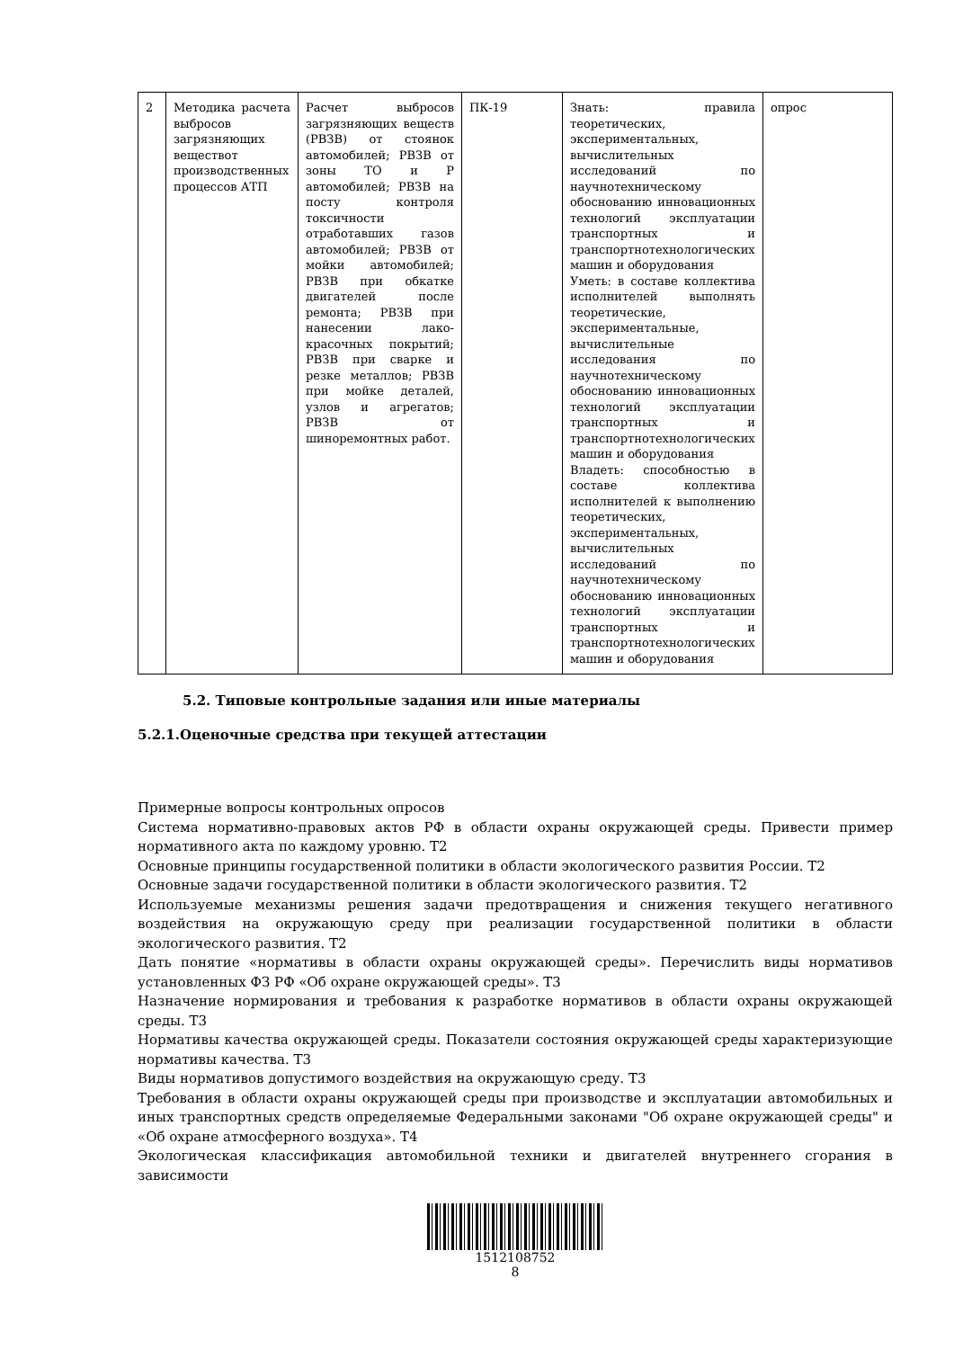| 2 | Методика расчета выбросов загрязняющих веществот производственных процессов АТП | Расчет выбросов загрязняющих веществ (РВЗВ) от стоянок автомобилей; РВЗВ от зоны ТО и Р автомобилей; РВЗВ на посту контроля токсичности отработавших газов автомобилей; РВЗВ от мойки автомобилей; РВЗВ при обкатке двигателей после ремонта; РВЗВ при нанесении лако-красочных покрытий; РВЗВ при сварке и резке металлов; РВЗВ при мойке деталей, узлов и агрегатов; РВЗВ от шиноремонтных работ. | ПК-19 | Знать: правила теоретических, экспериментальных, вычислительных исследований по научнотехническому обоснованию инновационных технологий эксплуатации транспортных и транспортнотехнологических машин и оборудования Уметь: в составе коллектива исполнителей выполнять теоретические, экспериментальные, вычислительные исследования по научнотехническому обоснованию инновационных технологий эксплуатации транспортных и транспортнотехнологических машин и оборудования Владеть: способностью в составе коллектива исполнителей к выполнению теоретических, экспериментальных, вычислительных исследований по научнотехническому обоснованию инновационных технологий эксплуатации транспортных и транспортнотехнологических машин и оборудования | опрос |
5.2. Типовые контрольные задания или иные материалы
5.2.1.Оценочные средства при текущей аттестации
Примерные вопросы контрольных опросов
Система нормативно-правовых актов РФ в области охраны окружающей среды. Привести пример нормативного акта по каждому уровню. Т2
Основные принципы государственной политики в области экологического развития России. Т2
Основные задачи государственной политики в области экологического развития. Т2
Используемые механизмы решения задачи предотвращения и снижения текущего негативного воздействия на окружающую среду при реализации государственной политики в области экологического развития. Т2
Дать понятие «нормативы в области охраны окружающей среды». Перечислить виды нормативов установленных ФЗ РФ «Об охране окружающей среды». Т3
Назначение нормирования и требования к разработке нормативов в области охраны окружающей среды. Т3
Нормативы качества окружающей среды. Показатели состояния окружающей среды характеризующие нормативы качества. Т3
Виды нормативов допустимого воздействия на окружающую среду. Т3
Требования в области охраны окружающей среды при производстве и эксплуатации автомобильных и иных транспортных средств определяемые Федеральными законами "Об охране окружающей среды" и «Об охране атмосферного воздуха». Т4
Экологическая классификация автомобильной техники и двигателей внутреннего сгорания в зависимости
1512108752
8